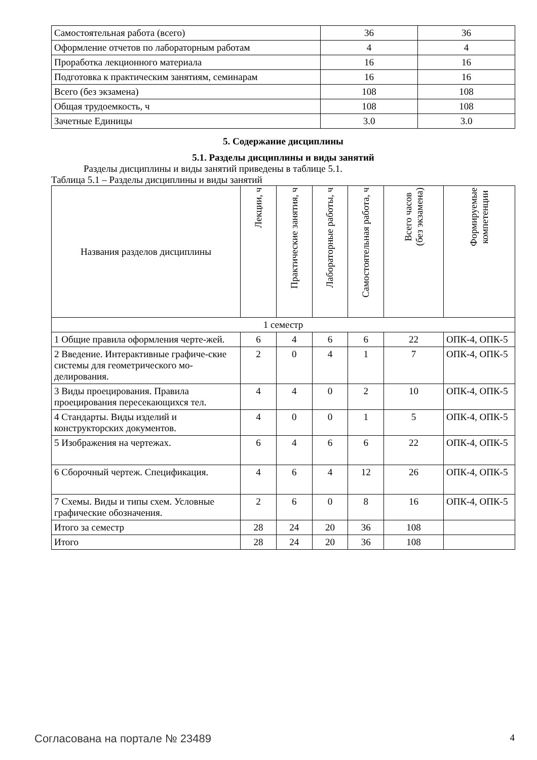| Самостоятельная работа (всего) | 36 | 36 |
| Оформление отчетов по лабораторным работам | 4 | 4 |
| Проработка лекционного материала | 16 | 16 |
| Подготовка к практическим занятиям, семинарам | 16 | 16 |
| Всего (без экзамена) | 108 | 108 |
| Общая трудоемкость, ч | 108 | 108 |
| Зачетные Единицы | 3.0 | 3.0 |
5. Содержание дисциплины
5.1. Разделы дисциплины и виды занятий
Разделы дисциплины и виды занятий приведены в таблице 5.1.
Таблица 5.1 – Разделы дисциплины и виды занятий
| Названия разделов дисциплины | Лекции, ч | Практические занятия, ч | Лабораторные работы, ч | Самостоятельная работа, ч | Всего часов (без экзамена) | Формируемые компетенции |
| --- | --- | --- | --- | --- | --- | --- |
| 1 семестр | | | | | | |
| 1 Общие правила оформления черте-жей. | 6 | 4 | 6 | 6 | 22 | ОПК-4, ОПК-5 |
| 2 Введение. Интерактивные графиче-ские системы для геометрического мо-делирования. | 2 | 0 | 4 | 1 | 7 | ОПК-4, ОПК-5 |
| 3 Виды проецирования. Правила проецирования пересекающихся тел. | 4 | 4 | 0 | 2 | 10 | ОПК-4, ОПК-5 |
| 4 Стандарты. Виды изделий и конструкторских документов. | 4 | 0 | 0 | 1 | 5 | ОПК-4, ОПК-5 |
| 5 Изображения на чертежах. | 6 | 4 | 6 | 6 | 22 | ОПК-4, ОПК-5 |
| 6 Сборочный чертеж. Спецификация. | 4 | 6 | 4 | 12 | 26 | ОПК-4, ОПК-5 |
| 7 Схемы. Виды и типы схем. Условные графические обозначения. | 2 | 6 | 0 | 8 | 16 | ОПК-4, ОПК-5 |
| Итого за семестр | 28 | 24 | 20 | 36 | 108 | |
| Итого | 28 | 24 | 20 | 36 | 108 | |
Согласована на портале № 23489 4